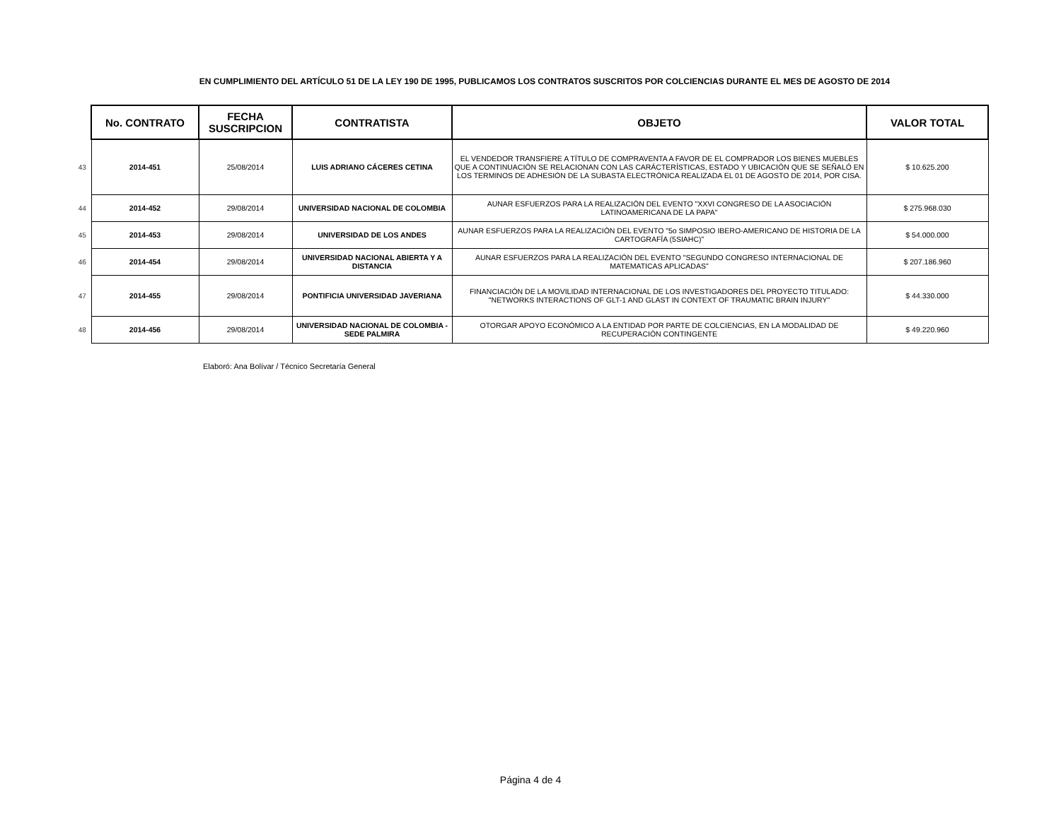EN CUMPLIMIENTO DEL ARTÍCULO 51 DE LA LEY 190 DE 1995, PUBLICAMOS LOS CONTRATOS SUSCRITOS POR COLCIENCIAS DURANTE EL MES DE AGOSTO DE 2014
| | No. CONTRATO | FECHA SUSCRIPCION | CONTRATISTA | OBJETO | VALOR TOTAL |
| 43 | 2014-451 | 25/08/2014 | LUIS ADRIANO CÁCERES CETINA | EL VENDEDOR TRANSFIERE A TÍTULO DE COMPRAVENTA A FAVOR DE EL COMPRADOR LOS BIENES MUEBLES QUE A CONTINUACIÓN SE RELACIONAN CON LAS CARÁCTERÍSTICAS, ESTADO Y UBICACIÓN QUE SE SEÑALÓ EN LOS TERMINOS DE ADHESIÓN DE LA SUBASTA ELECTRÓNICA REALIZADA EL 01 DE AGOSTO DE 2014, POR CISA. | $ 10.625.200 |
| 44 | 2014-452 | 29/08/2014 | UNIVERSIDAD NACIONAL DE COLOMBIA | AUNAR ESFUERZOS PARA LA REALIZACIÓN DEL EVENTO "XXVI CONGRESO DE LA ASOCIACIÓN LATINOAMERICANA DE LA PAPA" | $ 275.968.030 |
| 45 | 2014-453 | 29/08/2014 | UNIVERSIDAD DE LOS ANDES | AUNAR ESFUERZOS PARA LA REALIZACIÓN DEL EVENTO "5o SIMPOSIO IBERO-AMERICANO DE HISTORIA DE LA CARTOGRAFÍA (5SIAHC)" | $ 54.000.000 |
| 46 | 2014-454 | 29/08/2014 | UNIVERSIDAD NACIONAL ABIERTA Y A DISTANCIA | AUNAR ESFUERZOS PARA LA REALIZACIÓN DEL EVENTO "SEGUNDO CONGRESO INTERNACIONAL DE MATEMATICAS APLICADAS" | $ 207.186.960 |
| 47 | 2014-455 | 29/08/2014 | PONTIFICIA UNIVERSIDAD JAVERIANA | FINANCIACIÓN DE LA MOVILIDAD INTERNACIONAL DE LOS INVESTIGADORES DEL PROYECTO TITULADO: "NETWORKS INTERACTIONS OF GLT-1 AND GLAST IN CONTEXT OF TRAUMATIC BRAIN INJURY" | $ 44.330.000 |
| 48 | 2014-456 | 29/08/2014 | UNIVERSIDAD NACIONAL DE COLOMBIA - SEDE PALMIRA | OTORGAR APOYO ECONÓMICO A LA ENTIDAD POR PARTE DE COLCIENCIAS, EN LA MODALIDAD DE RECUPERACIÓN CONTINGENTE | $ 49.220.960 |
Elaboró: Ana Bolívar / Técnico Secretaría General
Página 4 de 4